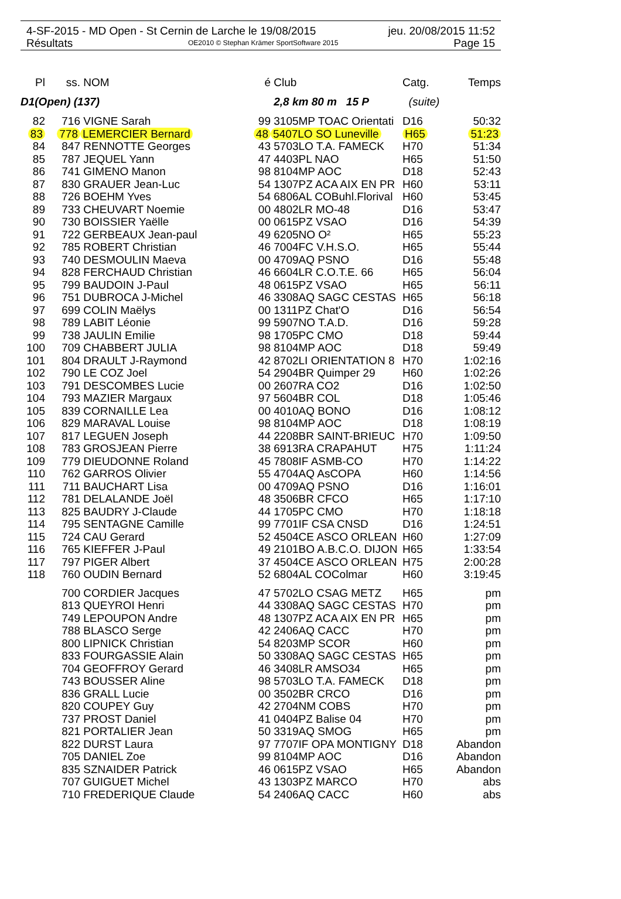4-SF-2015 - MD Open - St Cernin de Larche le 19/08/2015 jeu. 20/08/2015 11:52
Résultats OE2010 © Stephan Krämer SportSoftware 2015 Page 15
| Pl | ss. | NOM | é | Club | Catg. | Temps |
| --- | --- | --- | --- | --- | --- | --- |
| D1(Open) (137) | | | | 2,8 km 80 m 15 P | (suite) | |
| 82 | 716 | VIGNE Sarah | 99 | 3105MP TOAC Orientati | D16 | 50:32 |
| 83 | 778 | LEMERCIER Bernard | 48 | 5407LO SO Luneville | H65 | 51:23 |
| 84 | 847 | RENNOTTE Georges | 43 | 5703LO T.A. FAMECK | H70 | 51:34 |
| 85 | 787 | JEQUEL Yann | 47 | 4403PL NAO | H65 | 51:50 |
| 86 | 741 | GIMENO Manon | 98 | 8104MP AOC | D18 | 52:43 |
| 87 | 830 | GRAUER Jean-Luc | 54 | 1307PZ ACA AIX EN PR | H60 | 53:11 |
| 88 | 726 | BOEHM Yves | 54 | 6806AL COBuhl.Florival | H60 | 53:45 |
| 89 | 733 | CHEUVART Noemie | 00 | 4802LR MO-48 | D16 | 53:47 |
| 90 | 730 | BOISSIER Yaëlle | 00 | 0615PZ VSAO | D16 | 54:39 |
| 91 | 722 | GERBEAUX Jean-paul | 49 | 6205NO O² | H65 | 55:23 |
| 92 | 785 | ROBERT Christian | 46 | 7004FC V.H.S.O. | H65 | 55:44 |
| 93 | 740 | DESMOULIN Maeva | 00 | 4709AQ PSNO | D16 | 55:48 |
| 94 | 828 | FERCHAUD Christian | 46 | 6604LR C.O.T.E. 66 | H65 | 56:04 |
| 95 | 799 | BAUDOIN J-Paul | 48 | 0615PZ VSAO | H65 | 56:11 |
| 96 | 751 | DUBROCA J-Michel | 46 | 3308AQ SAGC CESTAS | H65 | 56:18 |
| 97 | 699 | COLIN Maëlys | 00 | 1311PZ Chat'O | D16 | 56:54 |
| 98 | 789 | LABIT Léonie | 99 | 5907NO T.A.D. | D16 | 59:28 |
| 99 | 738 | JAULIN Emilie | 98 | 1705PC CMO | D18 | 59:44 |
| 100 | 709 | CHABBERT JULIA | 98 | 8104MP AOC | D18 | 59:49 |
| 101 | 804 | DRAULT J-Raymond | 42 | 8702LI ORIENTATION 8 | H70 | 1:02:16 |
| 102 | 790 | LE COZ Joel | 54 | 2904BR Quimper 29 | H60 | 1:02:26 |
| 103 | 791 | DESCOMBES Lucie | 00 | 2607RA CO2 | D16 | 1:02:50 |
| 104 | 793 | MAZIER Margaux | 97 | 5604BR COL | D18 | 1:05:46 |
| 105 | 839 | CORNAILLE Lea | 00 | 4010AQ BONO | D16 | 1:08:12 |
| 106 | 829 | MARAVAL Louise | 98 | 8104MP AOC | D18 | 1:08:19 |
| 107 | 817 | LEGUEN Joseph | 44 | 2208BR SAINT-BRIEUC | H70 | 1:09:50 |
| 108 | 783 | GROSJEAN Pierre | 38 | 6913RA CRAPAHUT | H75 | 1:11:24 |
| 109 | 779 | DIEUDONNE Roland | 45 | 7808IF ASMB-CO | H70 | 1:14:22 |
| 110 | 762 | GARROS Olivier | 55 | 4704AQ AsCOPA | H60 | 1:14:56 |
| 111 | 711 | BAUCHART Lisa | 00 | 4709AQ PSNO | D16 | 1:16:01 |
| 112 | 781 | DELALANDE Joël | 48 | 3506BR CFCO | H65 | 1:17:10 |
| 113 | 825 | BAUDRY J-Claude | 44 | 1705PC CMO | H70 | 1:18:18 |
| 114 | 795 | SENTAGNE Camille | 99 | 7701IF CSA CNSD | D16 | 1:24:51 |
| 115 | 724 | CAU Gerard | 52 | 4504CE ASCO ORLEAN | H60 | 1:27:09 |
| 116 | 765 | KIEFFER J-Paul | 49 | 2101BO A.B.C.O. DIJON | H65 | 1:33:54 |
| 117 | 797 | PIGER Albert | 37 | 4504CE ASCO ORLEAN | H75 | 2:00:28 |
| 118 | 760 | OUDIN Bernard | 52 | 6804AL COColmar | H60 | 3:19:45 |
| | 700 | CORDIER Jacques | 47 | 5702LO CSAG METZ | H65 | pm |
| | 813 | QUEYROI Henri | 44 | 3308AQ SAGC CESTAS | H70 | pm |
| | 749 | LEPOUPON Andre | 48 | 1307PZ ACA AIX EN PR | H65 | pm |
| | 788 | BLASCO Serge | 42 | 2406AQ CACC | H70 | pm |
| | 800 | LIPNICK Christian | 54 | 8203MP SCOR | H60 | pm |
| | 833 | FOURGASSIE Alain | 50 | 3308AQ SAGC CESTAS | H65 | pm |
| | 704 | GEOFFROY Gerard | 46 | 3408LR AMSO34 | H65 | pm |
| | 743 | BOUSSER Aline | 98 | 5703LO T.A. FAMECK | D18 | pm |
| | 836 | GRALL Lucie | 00 | 3502BR CRCO | D16 | pm |
| | 820 | COUPEY Guy | 42 | 2704NM COBS | H70 | pm |
| | 737 | PROST Daniel | 41 | 0404PZ Balise 04 | H70 | pm |
| | 821 | PORTALIER Jean | 50 | 3319AQ SMOG | H65 | pm |
| | 822 | DURST Laura | 97 | 7707IF OPA MONTIGNY | D18 | Abandon |
| | 705 | DANIEL Zoe | 99 | 8104MP AOC | D16 | Abandon |
| | 835 | SZNAIDER Patrick | 46 | 0615PZ VSAO | H65 | Abandon |
| | 707 | GUIGUET Michel | 43 | 1303PZ MARCO | H70 | abs |
| | 710 | FREDERIQUE Claude | 54 | 2406AQ CACC | H60 | abs |